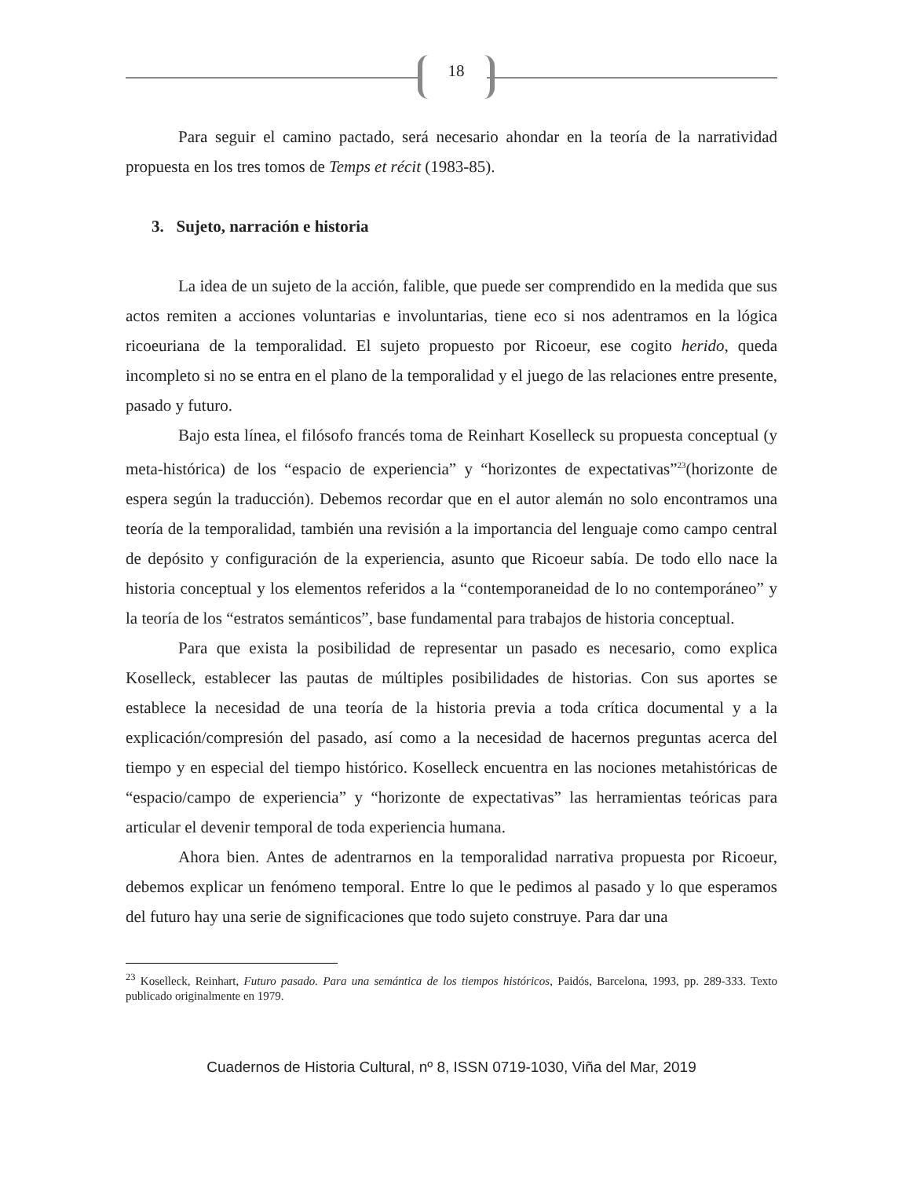18
Para seguir el camino pactado, será necesario ahondar en la teoría de la narratividad propuesta en los tres tomos de Temps et récit (1983-85).
3. Sujeto, narración e historia
La idea de un sujeto de la acción, falible, que puede ser comprendido en la medida que sus actos remiten a acciones voluntarias e involuntarias, tiene eco si nos adentramos en la lógica ricoeuriana de la temporalidad. El sujeto propuesto por Ricoeur, ese cogito herido, queda incompleto si no se entra en el plano de la temporalidad y el juego de las relaciones entre presente, pasado y futuro.
Bajo esta línea, el filósofo francés toma de Reinhart Koselleck su propuesta conceptual (y meta-histórica) de los “espacio de experiencia” y “horizontes de expectativas”<sup>23</sup>(horizonte de espera según la traducción). Debemos recordar que en el autor alemán no solo encontramos una teoría de la temporalidad, también una revisión a la importancia del lenguaje como campo central de depósito y configuración de la experiencia, asunto que Ricoeur sabía. De todo ello nace la historia conceptual y los elementos referidos a la “contemporaneidad de lo no contemporáneo” y la teoría de los “estratos semánticos”, base fundamental para trabajos de historia conceptual.
Para que exista la posibilidad de representar un pasado es necesario, como explica Koselleck, establecer las pautas de múltiples posibilidades de historias. Con sus aportes se establece la necesidad de una teoría de la historia previa a toda crítica documental y a la explicación/compresión del pasado, así como a la necesidad de hacernos preguntas acerca del tiempo y en especial del tiempo histórico. Koselleck encuentra en las nociones metahistóricas de “espacio/campo de experiencia” y “horizonte de expectativas” las herramientas teóricas para articular el devenir temporal de toda experiencia humana.
Ahora bien. Antes de adentrarnos en la temporalidad narrativa propuesta por Ricoeur, debemos explicar un fenómeno temporal. Entre lo que le pedimos al pasado y lo que esperamos del futuro hay una serie de significaciones que todo sujeto construye. Para dar una
<sup>23</sup> Koselleck, Reinhart, Futuro pasado. Para una semántica de los tiempos históricos, Paidós, Barcelona, 1993, pp. 289-333. Texto publicado originalmente en 1979.
Cuadernos de Historia Cultural, nº 8, ISSN 0719-1030, Viña del Mar, 2019